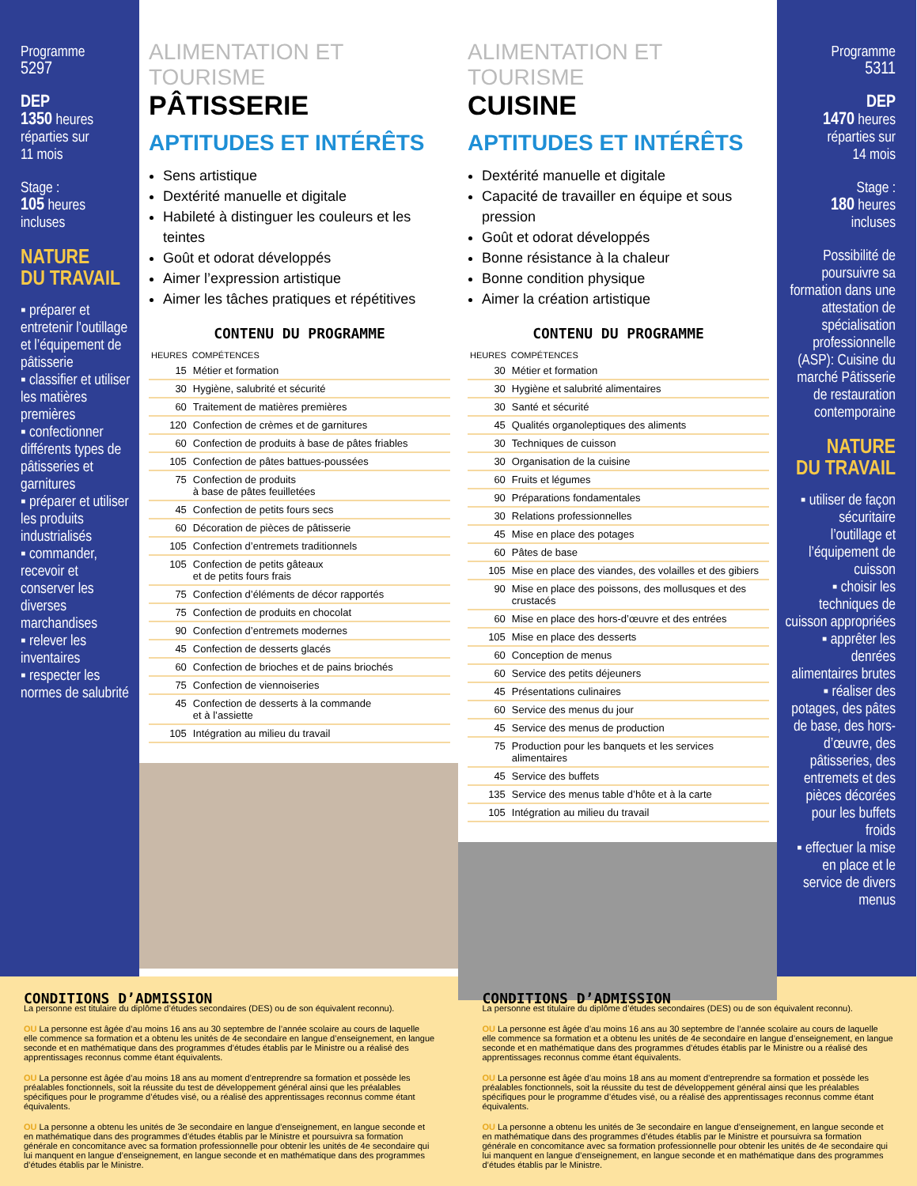Programme
5297
DEP
1350 heures
réparties sur
11 mois
Stage :
105 heures
incluses
NATURE
DU TRAVAIL
▪ préparer et entretenir l’outillage et l’équipement de pâtisserie
▪ classifier et utiliser les matières premières
▪ confectionner différents types de pâtisseries et garnitures
▪ préparer et utiliser les produits industrialisés
▪ commander, recevoir et conserver les diverses marchandises
▪ relever les inventaires
▪ respecter les normes de salubrité
ALIMENTATION ET TOURISME
PÂTISSERIE
APTITUDES ET INTÉRÊTS
Sens artistique
Dextérité manuelle et digitale
Habileté à distinguer les couleurs et les teintes
Goût et odorat développés
Aimer l’expression artistique
Aimer les tâches pratiques et répétitives
CONTENU DU PROGRAMME
| HEURES | COMPÉTENCES |
| --- | --- |
| 15 | Métier et formation |
| 30 | Hygiène, salubrité et sécurité |
| 60 | Traitement de matières premières |
| 120 | Confection de crèmes et de garnitures |
| 60 | Confection de produits à base de pâtes friables |
| 105 | Confection de pâtes battues-poussées |
| 75 | Confection de produits à base de pâtes feuilletées |
| 45 | Confection de petits fours secs |
| 60 | Décoration de pièces de pâtisserie |
| 105 | Confection d’entremets traditionnels |
| 105 | Confection de petits gâteaux et de petits fours frais |
| 75 | Confection d’éléments de décor rapportés |
| 75 | Confection de produits en chocolat |
| 90 | Confection d’entremets modernes |
| 45 | Confection de desserts glacés |
| 60 | Confection de brioches et de pains briochés |
| 75 | Confection de viennoiseries |
| 45 | Confection de desserts à la commande et à l’assiette |
| 105 | Intégration au milieu du travail |
ALIMENTATION ET TOURISME
CUISINE
APTITUDES ET INTÉRÊTS
Dextérité manuelle et digitale
Capacité de travailler en équipe et sous pression
Goût et odorat développés
Bonne résistance à la chaleur
Bonne condition physique
Aimer la création artistique
CONTENU DU PROGRAMME
| HEURES | COMPÉTENCES |
| --- | --- |
| 30 | Métier et formation |
| 30 | Hygiène et salubrité alimentaires |
| 30 | Santé et sécurité |
| 45 | Qualités organoleptiques des aliments |
| 30 | Techniques de cuisson |
| 30 | Organisation de la cuisine |
| 60 | Fruits et légumes |
| 90 | Préparations fondamentales |
| 30 | Relations professionnelles |
| 45 | Mise en place des potages |
| 60 | Pâtes de base |
| 105 | Mise en place des viandes, des volailles et des gibiers |
| 90 | Mise en place des poissons, des mollusques et des crustacés |
| 60 | Mise en place des hors-d’œuvre et des entrées |
| 105 | Mise en place des desserts |
| 60 | Conception de menus |
| 60 | Service des petits déjeuners |
| 45 | Présentations culinaires |
| 60 | Service des menus du jour |
| 45 | Service des menus de production |
| 75 | Production pour les banquets et les services alimentaires |
| 45 | Service des buffets |
| 135 | Service des menus table d’hôte et à la carte |
| 105 | Intégration au milieu du travail |
Programme
5311
DEP
1470 heures
réparties sur
14 mois
Stage :
180 heures
incluses
Possibilité de poursuivre sa formation dans une attestation de spécialisation professionnelle (ASP): Cuisine du marché Pâtisserie de restauration contemporaine
NATURE
DU TRAVAIL
▪ utiliser de façon sécuritaire l’outillage et l’équipement de cuisson
▪ choisir les techniques de cuisson appropriées
▪ apprêter les denrées alimentaires brutes
▪ réaliser des potages, des pâtes de base, des hors-d’œuvre, des pâtisseries, des entremets et des pièces décorées pour les buffets froids
▪ effectuer la mise en place et le service de divers menus
CONDITIONS D’ADMISSION
La personne est titulaire du diplôme d’études secondaires (DES) ou de son équivalent reconnu).
OU La personne est âgée d’au moins 16 ans au 30 septembre de l’année scolaire au cours de laquelle elle commence sa formation et a obtenu les unités de 4e secondaire en langue d’enseignement, en langue seconde et en mathématique dans des programmes d’études établis par le Ministre ou a réalisé des apprentissages reconnus comme étant équivalents.
OU La personne est âgée d’au moins 18 ans au moment d’entreprendre sa formation et possède les préalables fonctionnels, soit la réussite du test de développement général ainsi que les préalables spécifiques pour le programme d’études visé, ou a réalisé des apprentissages reconnus comme étant équivalents.
OU La personne a obtenu les unités de 3e secondaire en langue d’enseignement, en langue seconde et en mathématique dans des programmes d’études établis par le Ministre et poursuivra sa formation générale en concomitance avec sa formation professionnelle pour obtenir les unités de 4e secondaire qui lui manquent en langue d’enseignement, en langue seconde et en mathématique dans des programmes d’études établis par le Ministre.
CONDITIONS D’ADMISSION
La personne est titulaire du diplôme d’études secondaires (DES) ou de son équivalent reconnu).
OU La personne est âgée d’au moins 16 ans au 30 septembre de l’année scolaire au cours de laquelle elle commence sa formation et a obtenu les unités de 4e secondaire en langue d’enseignement, en langue seconde et en mathématique dans des programmes d’études établis par le Ministre ou a réalisé des apprentissages reconnus comme étant équivalents.
OU La personne est âgée d’au moins 18 ans au moment d’entreprendre sa formation et possède les préalables fonctionnels, soit la réussite du test de développement général ainsi que les préalables spécifiques pour le programme d’études visé, ou a réalisé des apprentissages reconnus comme étant équivalents.
OU La personne a obtenu les unités de 3e secondaire en langue d’enseignement, en langue seconde et en mathématique dans des programmes d’études établis par le Ministre et poursuivra sa formation générale en concomitance avec sa formation professionnelle pour obtenir les unités de 4e secondaire qui lui manquent en langue d’enseignement, en langue seconde et en mathématique dans des programmes d’études établis par le Ministre.